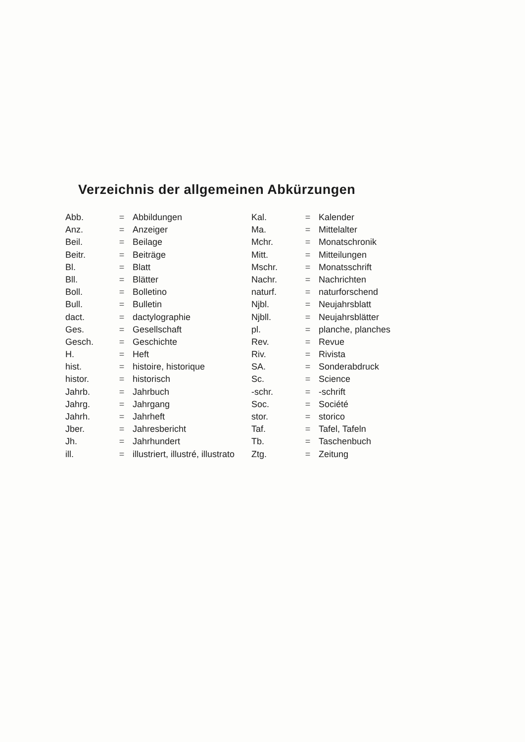Verzeichnis der allgemeinen Abkürzungen
| Abb. | = | Abbildungen |
| Anz. | = | Anzeiger |
| Beil. | = | Beilage |
| Beitr. | = | Beiträge |
| Bl. | = | Blatt |
| Bll. | = | Blätter |
| Boll. | = | Bolletino |
| Bull. | = | Bulletin |
| dact. | = | dactylographie |
| Ges. | = | Gesellschaft |
| Gesch. | = | Geschichte |
| H. | = | Heft |
| hist. | = | histoire, historique |
| histor. | = | historisch |
| Jahrb. | = | Jahrbuch |
| Jahrg. | = | Jahrgang |
| Jahrh. | = | Jahrheft |
| Jber. | = | Jahresbericht |
| Jh. | = | Jahrhundert |
| ill. | = | illustriert, illustré, illustrato |
| Kal. | = | Kalender |
| Ma. | = | Mittelalter |
| Mchr. | = | Monatschronik |
| Mitt. | = | Mitteilungen |
| Mschr. | = | Monatsschrift |
| Nachr. | = | Nachrichten |
| naturf. | = | naturforschend |
| Njbl. | = | Neujahrsblatt |
| Njbll. | = | Neujahrsblätter |
| pl. | = | planche, planches |
| Rev. | = | Revue |
| Riv. | = | Rivista |
| SA. | = | Sonderabdruck |
| Sc. | = | Science |
| -schr. | = | -schrift |
| Soc. | = | Société |
| stor. | = | storico |
| Taf. | = | Tafel, Tafeln |
| Tb. | = | Taschenbuch |
| Ztg. | = | Zeitung |